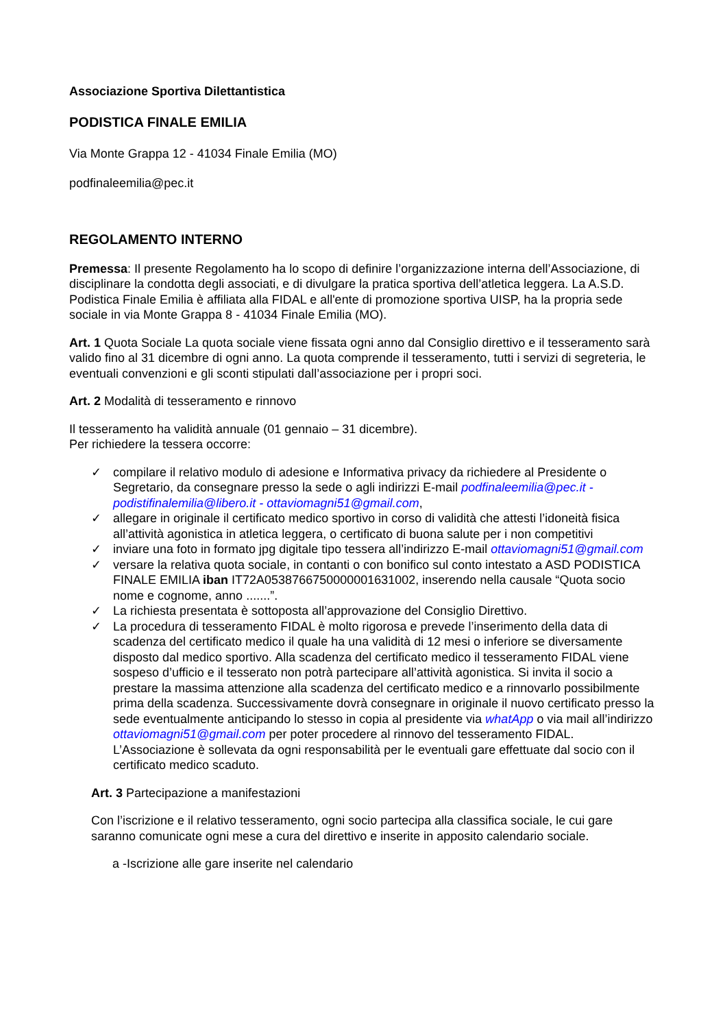Associazione Sportiva Dilettantistica
PODISTICA FINALE EMILIA
Via Monte Grappa 12 - 41034 Finale Emilia (MO)
podfinaleemilia@pec.it
REGOLAMENTO INTERNO
Premessa: Il presente Regolamento ha lo scopo di definire l’organizzazione interna dell’Associazione, di disciplinare la condotta degli associati, e di divulgare la pratica sportiva dell’atletica leggera. La A.S.D. Podistica Finale Emilia è affiliata alla FIDAL e all'ente di promozione sportiva UISP, ha la propria sede sociale in via Monte Grappa 8 - 41034 Finale Emilia (MO).
Art. 1 Quota Sociale La quota sociale viene fissata ogni anno dal Consiglio direttivo e il tesseramento sarà valido fino al 31 dicembre di ogni anno. La quota comprende il tesseramento, tutti i servizi di segreteria, le eventuali convenzioni e gli sconti stipulati dall’associazione per i propri soci.
Art. 2 Modalità di tesseramento e rinnovo
Il tesseramento ha validità annuale (01 gennaio – 31 dicembre).
Per richiedere la tessera occorre:
✓ compilare il relativo modulo di adesione e Informativa privacy da richiedere al Presidente o Segretario, da consegnare presso la sede o agli indirizzi E-mail podfinaleemilia@pec.it - podistifinalemilia@libero.it - ottaviomagni51@gmail.com,
✓ allegare in originale il certificato medico sportivo in corso di validità che attesti l’idoneità fisica all’attività agonistica in atletica leggera, o certificato di buona salute per i non competitivi
✓ inviare una foto in formato jpg digitale tipo tessera all’indirizzo E-mail ottaviomagni51@gmail.com
✓ versare la relativa quota sociale, in contanti o con bonifico sul conto intestato a ASD PODISTICA FINALE EMILIA iban IT72A0538766750000001631002, inserendo nella causale “Quota socio nome e cognome, anno .......”.
✓ La richiesta presentata è sottoposta all’approvazione del Consiglio Direttivo.
✓ La procedura di tesseramento FIDAL è molto rigorosa e prevede l’inserimento della data di scadenza del certificato medico il quale ha una validità di 12 mesi o inferiore se diversamente disposto dal medico sportivo. Alla scadenza del certificato medico il tesseramento FIDAL viene sospeso d’ufficio e il tesserato non potrà partecipare all’attività agonistica. Si invita il socio a prestare la massima attenzione alla scadenza del certificato medico e a rinnovarlo possibilmente prima della scadenza. Successivamente dovrà consegnare in originale il nuovo certificato presso la sede eventualmente anticipando lo stesso in copia al presidente via whatApp o via mail all’indirizzo ottaviomagni51@gmail.com per poter procedere al rinnovo del tesseramento FIDAL. L’Associazione è sollevata da ogni responsabilità per le eventuali gare effettuate dal socio con il certificato medico scaduto.
Art. 3 Partecipazione a manifestazioni
Con l’iscrizione e il relativo tesseramento, ogni socio partecipa alla classifica sociale, le cui gare saranno comunicate ogni mese a cura del direttivo e inserite in apposito calendario sociale.
a -Iscrizione alle gare inserite nel calendario